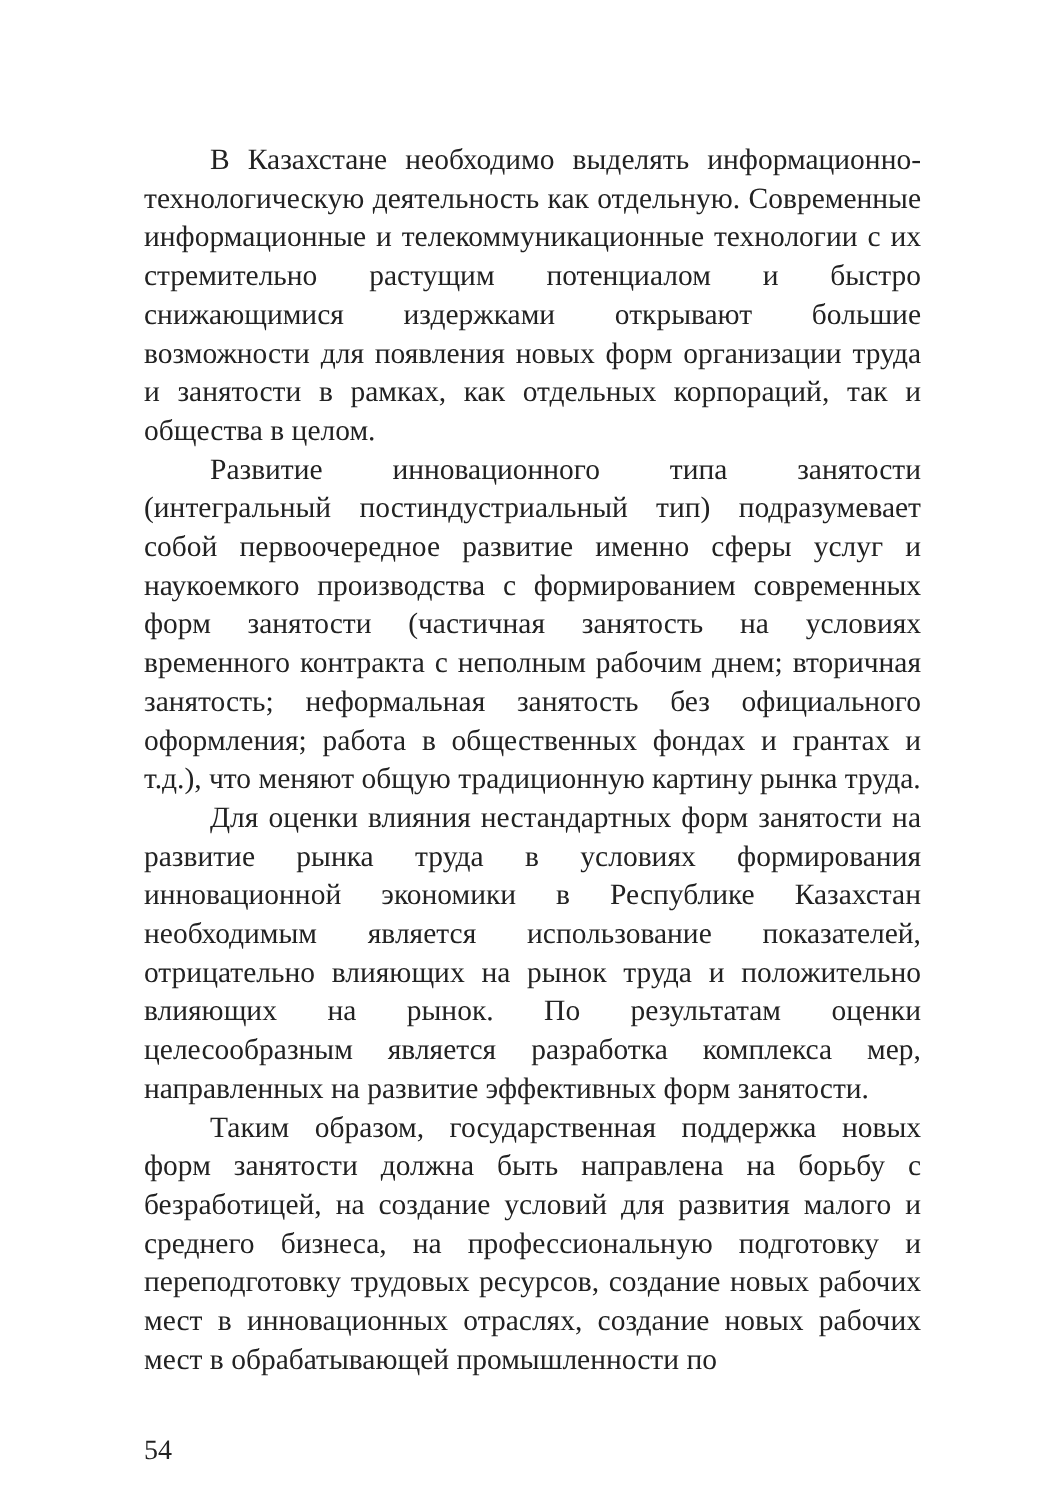В Казахстане необходимо выделять информационно-технологическую деятельность как отдельную. Современные информационные и телекоммуникационные технологии с их стремительно растущим потенциалом и быстро снижающимися издержками открывают большие возможности для появления новых форм организации труда и занятости в рамках, как отдельных корпораций, так и общества в целом.
Развитие инновационного типа занятости (интегральный постиндустриальный тип) подразумевает собой первоочередное развитие именно сферы услуг и наукоемкого производства с формированием современных форм занятости (частичная занятость на условиях временного контракта с неполным рабочим днем; вторичная занятость; неформальная занятость без официального оформления; работа в общественных фондах и грантах и т.д.), что меняют общую традиционную картину рынка труда.
Для оценки влияния нестандартных форм занятости на развитие рынка труда в условиях формирования инновационной экономики в Республике Казахстан необходимым является использование показателей, отрицательно влияющих на рынок труда и положительно влияющих на рынок. По результатам оценки целесообразным является разработка комплекса мер, направленных на развитие эффективных форм занятости.
Таким образом, государственная поддержка новых форм занятости должна быть направлена на борьбу с безработицей, на создание условий для развития малого и среднего бизнеса, на профессиональную подготовку и переподготовку трудовых ресурсов, создание новых рабочих мест в инновационных отраслях, создание новых рабочих мест в обрабатывающей промышленности по
54